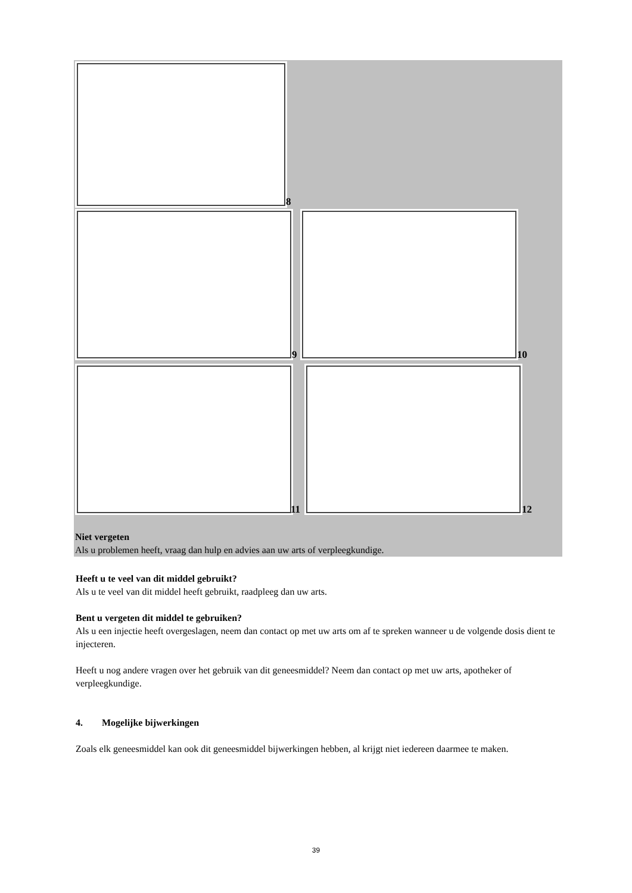8
9 10
11 12
Niet vergeten
Als u problemen heeft, vraag dan hulp en advies aan uw arts of verpleegkundige.
Heeft u te veel van dit middel gebruikt?
Als u te veel van dit middel heeft gebruikt, raadpleeg dan uw arts.
Bent u vergeten dit middel te gebruiken?
Als u een injectie heeft overgeslagen, neem dan contact op met uw arts om af te spreken wanneer u de volgende dosis dient te injecteren.
Heeft u nog andere vragen over het gebruik van dit geneesmiddel? Neem dan contact op met uw arts, apotheker of verpleegkundige.
4. Mogelijke bijwerkingen
Zoals elk geneesmiddel kan ook dit geneesmiddel bijwerkingen hebben, al krijgt niet iedereen daarmee te maken.
39